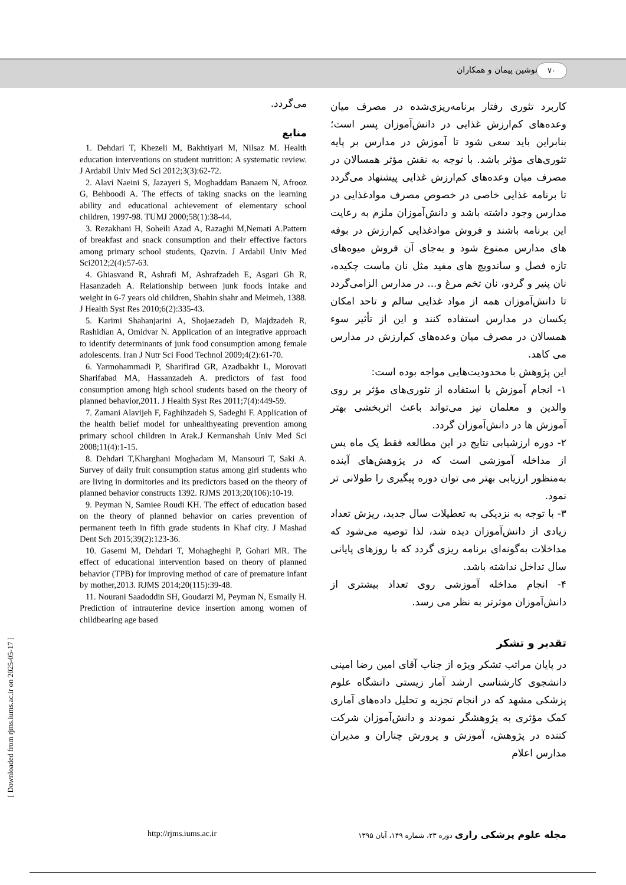۷۰ نوشین پیمان و همکاران
کاربرد تئوری رفتار برنامه‌ریزی‌شده در مصرف میان وعده‌های کم‌ارزش غذایی در دانش‌آموزان پسر است؛ بنابراین باید سعی شود تا آموزش در مدارس بر پایه تئوری‌های مؤثر باشد. با توجه به نقش مؤثر همسالان در مصرف میان وعده‌های کم‌ارزش غذایی پیشنهاد می‌گردد تا برنامه غذایی خاصی در خصوص مصرف موادغذایی در مدارس وجود داشته باشد و دانش‌آموزان ملزم به رعایت این برنامه باشند و فروش موادغذایی کم‌ارزش در بوفه های مدارس ممنوع شود و به‌جای آن فروش میوه‌های تازه فصل و ساندویچ های مفید مثل نان ماست چکیده، نان پنیر و گردو، نان تخم مرغ و... در مدارس الزامی‌گردد تا دانش‌آموزان همه از مواد غذایی سالم و تاحد امکان یکسان در مدارس استفاده کنند و این از تأثیر سوء همسالان در مصرف میان وعده‌های کم‌ارزش در مدارس می کاهد.
این پژوهش با محدودیت‌هایی مواجه بوده است:
۱- انجام آموزش با استفاده از تئوری‌های مؤثر بر روی والدین و معلمان نیز می‌تواند باعث اثربخشی بهتر آموزش ها در دانش‌آموزان گردد.
۲- دوره ارزشیابی نتایج در این مطالعه فقط یک ماه پس از مداخله آموزشی است که در پژوهش‌های آینده به‌منظور ارزیابی بهتر می توان دوره پیگیری را طولانی تر نمود.
۳- با توجه به نزدیکی به تعطیلات سال جدید، ریزش تعداد زیادی از دانش‌آموزان دیده شد، لذا توصیه می‌شود که مداخلات به‌گونه‌ای برنامه ریزی گردد که با روزهای پایانی سال تداخل نداشته باشد.
۴- انجام مداخله آموزشی روی تعداد بیشتری از دانش‌آموزان موثرتر به نظر می رسد.
تقدیر و تشکر
در پایان مراتب تشکر ویژه از جناب آقای امین رضا امینی دانشجوی کارشناسی ارشد آمار زیستی دانشگاه علوم پزشکی مشهد که در انجام تجزیه و تحلیل داده‌های آماری کمک مؤثری به پژوهشگر نمودند و دانش‌آموزان شرکت کننده در پژوهش، آموزش و پرورش چناران و مدیران مدارس اعلام
می‌گردد.
منابع
1. Dehdari T, Khezeli M, Bakhtiyari M, Nilsaz M. Health education interventions on student nutrition: A systematic review. J Ardabil Univ Med Sci 2012;3(3):62-72.
2. Alavi Naeini S, Jazayeri S, Moghaddam Banaem N, Afrooz G, Behboodi A. The effects of taking snacks on the learning ability and educational achievement of elementary school children, 1997-98. TUMJ 2000;58(1):38-44.
3. Rezakhani H, Soheili Azad A, Razaghi M,Nemati A.Pattern of breakfast and snack consumption and their effective factors among primary school students, Qazvin. J Ardabil Univ Med Sci2012;2(4):57-63.
4. Ghiasvand R, Ashrafi M, Ashrafzadeh E, Asgari Gh R, Hasanzadeh A. Relationship between junk foods intake and weight in 6-7 years old children, Shahin shahr and Meimeh, 1388. J Health Syst Res 2010;6(2):335-43.
5. Karimi Shahanjarini A, Shojaezadeh D, Majdzadeh R, Rashidian A, Omidvar N. Application of an integrative approach to identify determinants of junk food consumption among female adolescents. Iran J Nutr Sci Food Technol 2009;4(2):61-70.
6. Yarmohammadi P, Sharifirad GR, Azadbakht L, Morovati Sharifabad MA, Hassanzadeh A. predictors of fast food consumption among high school students based on the theory of planned behavior,2011. J Health Syst Res 2011;7(4):449-59.
7. Zamani Alavijeh F, Faghihzadeh S, Sadeghi F. Application of the health belief model for unhealthyeating prevention among primary school children in Arak.J Kermanshah Univ Med Sci 2008;11(4):1-15.
8. Dehdari T,Kharghani Moghadam M, Mansouri T, Saki A. Survey of daily fruit consumption status among girl students who are living in dormitories and its predictors based on the theory of planned behavior constructs 1392. RJMS 2013;20(106):10-19.
9. Peyman N, Samiee Roudi KH. The effect of education based on the theory of planned behavior on caries prevention of permanent teeth in fifth grade students in Khaf city. J Mashad Dent Sch 2015;39(2):123-36.
10. Gasemi M, Dehdari T, Mohagheghi P, Gohari MR. The effect of educational intervention based on theory of planned behavior (TPB) for improving method of care of premature infant by mother,2013. RJMS 2014;20(115):39-48.
11. Nourani Saadoddin SH, Goudarzi M, Peyman N, Esmaily H. Prediction of intrauterine device insertion among women of childbearing age based
http://rjms.iums.ac.ir مجله علوم پزشکی رازی دوره ۲۳، شماره ۱۴۹، آبان ۱۳۹۵
[ Downloaded from rjms.iums.ac.ir on 2025-05-17 ]